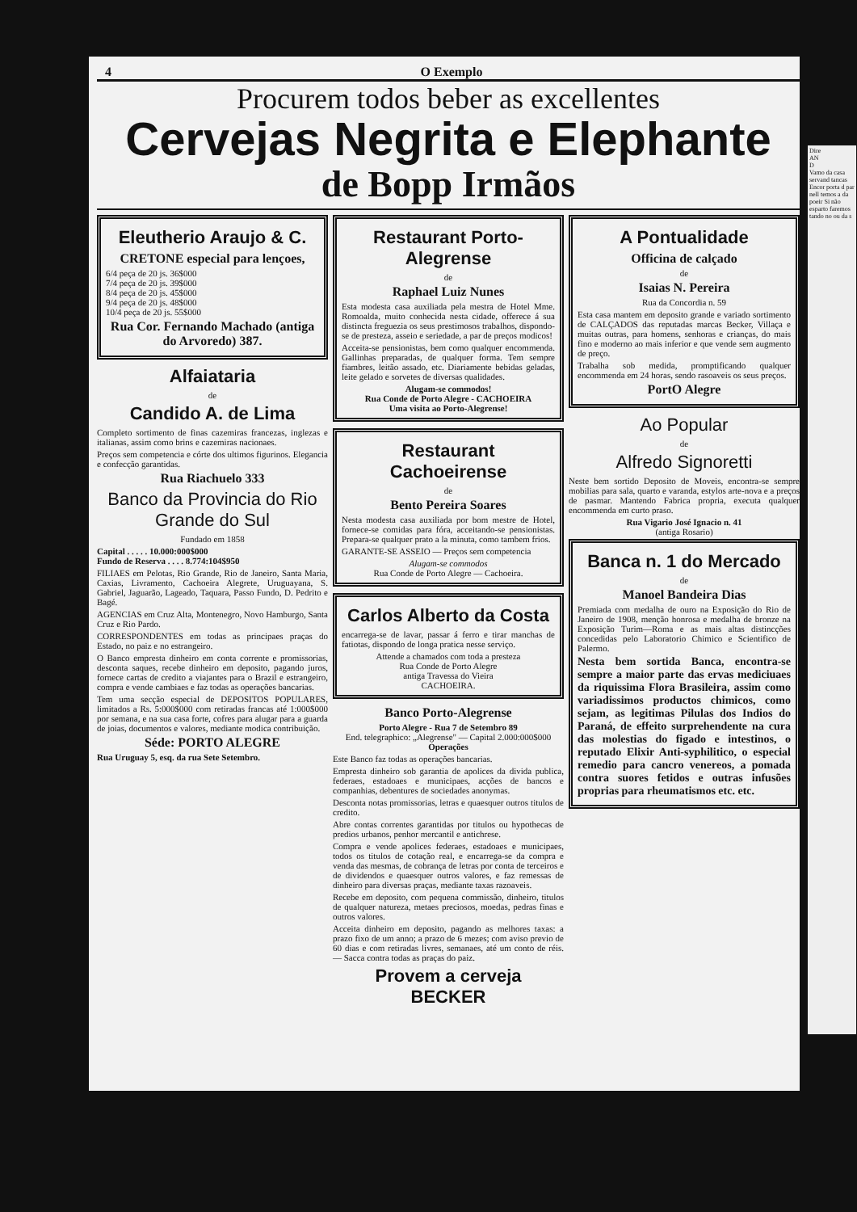4 O Exemplo
Procurem todos beber as excellentes
Cervejas Negrita e Elephante
de Bopp Irmãos
Eleutherio Araujo & C.
CRETONE especial para lençoes,
6/4 peça de 20 js. 36$000
7/4 peça de 20 js. 39$000
8/4 peça de 20 js. 45$000
9/4 peça de 20 js. 48$000
10/4 peça de 20 js. 55$000
Rua Cor. Fernando Machado (antiga do Arvoredo) 387.
Alfaiataria
de
Candido A. de Lima
Completo sortimento de finas cazemiras francezas, inglezas e italianas, assim como brins e cazemiras nacionaes.
Preços sem competencia e córte dos ultimos figurinos. Elegancia e confecção garantidas.
Rua Riachuelo 333
Banco da Provincia do Rio Grande do Sul
Fundado em 1858
Capital . . . . . 10.000:000$000
Fundo de Reserva . . . . 8.774:104$950
FILIAES em Pelotas, Rio Grande, Rio de Janeiro, Santa Maria, Caxias, Livramento, Cachoeira Alegrete, Uruguayana, S. Gabriel, Jaguarão, Lageado, Taquara, Passo Fundo, D. Pedrito e Bagé.
AGENCIAS em Cruz Alta, Montenegro, Novo Hamburgo, Santa Cruz e Rio Pardo.
CORRESPONDENTES em todas as principaes praças do Estado, no paiz e no estrangeiro.
O Banco empresta dinheiro em conta corrente e promissorias, desconta saques, recebe dinheiro em deposito, pagando juros, fornece cartas de credito a viajantes para o Brazil e estrangeiro, compra e vende cambiaes e faz todas as operações bancarias.
Tem uma secção especial de DEPOSITOS POPULARES, limitados a Rs. 5:000$000 com retiradas francas até 1:000$000 por semana, e na sua casa forte, cofres para alugar para a guarda de joias, documentos e valores, mediante modica contribuição.
Séde: PORTO ALEGRE
Rua Uruguay 5, esq. da rua Sete Setembro.
Restaurant Porto-Alegrense
de
Raphael Luiz Nunes
Esta modesta casa auxiliada pela mestra de Hotel Mme. Romoalda, muito conhecida nesta cidade, offerece á sua distincta freguezia os seus prestimosos trabalhos, dispondo-se de presteza, asseio e seriedade, a par de preços modicos!
Acceita-se pensionistas, bem como qualquer encommenda. Gallinhas preparadas, de qualquer forma. Tem sempre fiambres, leitão assado, etc. Diariamente bebidas geladas, leite gelado e sorvetes de diversas qualidades.
Alugam-se commodos!
Rua Conde de Porto Alegre - CACHOEIRA
Uma visita ao Porto-Alegrense!
Restaurant Cachoeirense
de
Bento Pereira Soares
Nesta modesta casa auxiliada por bom mestre de Hotel, fornece-se comidas para fóra, acceitando-se pensionistas. Prepara-se qualquer prato a la minuta, como tambem frios.
GARANTE-SE ASSEIO — Preços sem competencia
Alugam-se commodos
Rua Conde de Porto Alegre — Cachoeira.
Carlos Alberto da Costa
encarrega-se de lavar, passar á ferro e tirar manchas de fatiotas, dispondo de longa pratica nesse serviço.
Attende a chamados com toda a presteza
Rua Conde de Porto Alegre
antiga Travessa do Vieira
CACHOEIRA.
Banco Porto-Alegrense
Porto Alegre - Rua 7 de Setembro 89
End. telegraphico: „Alegrense" — Capital 2.000:000$000
Operações
Este Banco faz todas as operações bancarias.
Empresta dinheiro sob garantia de apolices da divida publica, federaes, estadoaes e municipaes, acções de bancos e companhias, debentures de sociedades anonymas.
Desconta notas promissorias, letras e quaesquer outros titulos de credito.
Abre contas correntes garantidas por titulos ou hypothecas de predios urbanos, penhor mercantil e antichrese.
Compra e vende apolices federaes, estadoaes e municipaes, todos os titulos de cotação real, e encarrega-se da compra e venda das mesmas, de cobrança de letras por conta de terceiros e de dividendos e quaesquer outros valores, e faz remessas de dinheiro para diversas praças, mediante taxas razoaveis.
Recebe em deposito, com pequena commissão, dinheiro, titulos de qualquer natureza, metaes preciosos, moedas, pedras finas e outros valores.
Acceita dinheiro em deposito, pagando as melhores taxas: a prazo fixo de um anno; a prazo de 6 mezes; com aviso previo de 60 dias e com retiradas livres, semanaes, até um conto de réis. — Sacca contra todas as praças do paiz.
Provem a cerveja
BECKER
A Pontualidade
Officina de calçado
de
Isaias N. Pereira
Rua da Concordia n. 59
Esta casa mantem em deposito grande e variado sortimento de CALÇADOS das reputadas marcas Becker, Villaça e muitas outras, para homens, senhoras e crianças, do mais fino e moderno ao mais inferior e que vende sem augmento de preço.
Trabalha sob medida, promptificando qualquer encommenda em 24 horas, sendo rasoaveis os seus preços.
PortO Alegre
Ao Popular
de
Alfredo Signoretti
Neste bem sortido Deposito de Moveis, encontra-se sempre mobilias para sala, quarto e varanda, estylos arte-nova e a preços de pasmar. Mantendo Fabrica propria, executa qualquer encommenda em curto praso.
Rua Vigario José Ignacio n. 41
(antiga Rosario)
Banca n. 1 do Mercado
de
Manoel Bandeira Dias
Premiada com medalha de ouro na Exposição do Rio de Janeiro de 1908, menção honrosa e medalha de bronze na Exposição Turim—Roma e as mais altas distincções concedidas pelo Laboratorio Chimico e Scientifico de Palermo.
Nesta bem sortida Banca, encontra-se sempre a maior parte das ervas mediciuaes da riquissima Flora Brasileira, assim como variadissimos productos chimicos, como sejam, as legitimas Pilulas dos Indios do Paraná, de effeito surprehendente na cura das molestias do figado e intestinos, o reputado Elixir Anti-syphilitico, o especial remedio para cancro venereos, a pomada contra suores fetidos e outras infusões proprias para rheumatismos etc. etc.
Dire
AN
D
Vamo da casa servand tancas Encor porta d par nell temos a da poeir Si não esparto faremos tando no ou da s